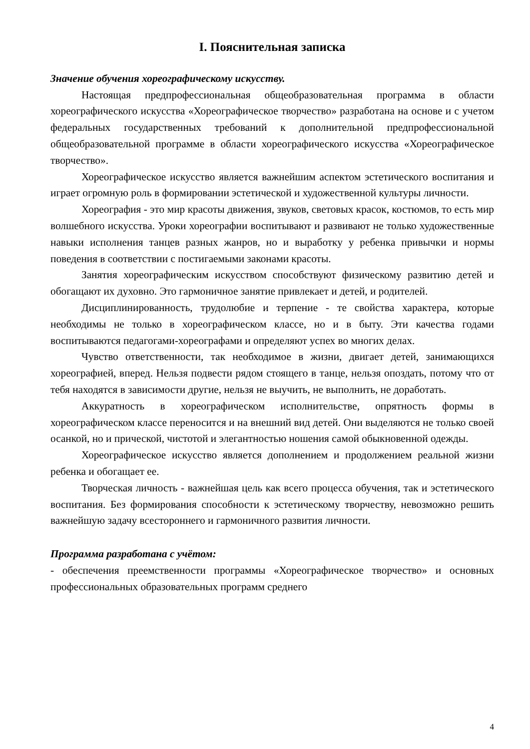I. Пояснительная записка
Значение обучения хореографическому искусству.
Настоящая предпрофессиональная общеобразовательная программа в области хореографического искусства «Хореографическое творчество» разработана на основе и с учетом федеральных государственных требований к дополнительной предпрофессиональной общеобразовательной программе в области хореографического искусства «Хореографическое творчество».
Хореографическое искусство является важнейшим аспектом эстетического воспитания и играет огромную роль в формировании эстетической и художественной культуры личности.
Хореография - это мир красоты движения, звуков, световых красок, костюмов, то есть мир волшебного искусства. Уроки хореографии воспитывают и развивают не только художественные навыки исполнения танцев разных жанров, но и выработку у ребенка привычки и нормы поведения в соответствии с постигаемыми законами красоты.
Занятия хореографическим искусством способствуют физическому развитию детей и обогащают их духовно. Это гармоничное занятие привлекает и детей, и родителей.
Дисциплинированность, трудолюбие и терпение - те свойства характера, которые необходимы не только в хореографическом классе, но и в быту. Эти качества годами воспитываются педагогами-хореографами и определяют успех во многих делах.
Чувство ответственности, так необходимое в жизни, двигает детей, занимающихся хореографией, вперед. Нельзя подвести рядом стоящего в танце, нельзя опоздать, потому что от тебя находятся в зависимости другие, нельзя не выучить, не выполнить, не доработать.
Аккуратность в хореографическом исполнительстве, опрятность формы в хореографическом классе переносится и на внешний вид детей. Они выделяются не только своей осанкой, но и прической, чистотой и элегантностью ношения самой обыкновенной одежды.
Хореографическое искусство является дополнением и продолжением реальной жизни ребенка и обогащает ее.
Творческая личность - важнейшая цель как всего процесса обучения, так и эстетического воспитания. Без формирования способности к эстетическому творчеству, невозможно решить важнейшую задачу всестороннего и гармоничного развития личности.
Программа разработана с учётом:
- обеспечения преемственности программы «Хореографическое творчество» и основных профессиональных образовательных программ среднего
4